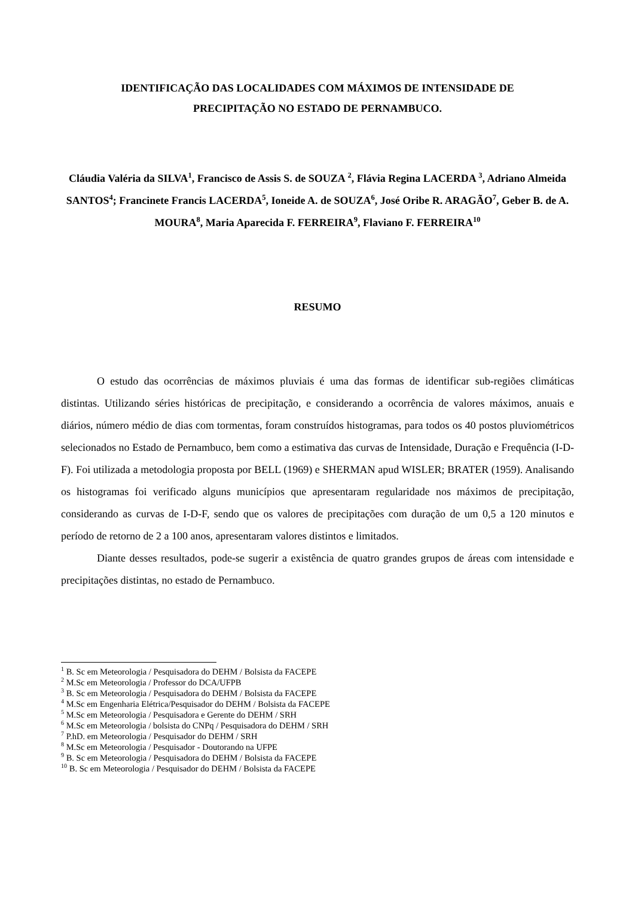IDENTIFICAÇÃO DAS LOCALIDADES COM MÁXIMOS DE INTENSIDADE DE
PRECIPITAÇÃO NO ESTADO DE PERNAMBUCO.
Cláudia Valéria da SILVA<sup>1</sup>, Francisco de Assis S. de SOUZA <sup>2</sup>, Flávia Regina LACERDA <sup>3</sup>, Adriano Almeida SANTOS<sup>4</sup>; Francinete Francis LACERDA<sup>5</sup>, Ioneide A. de SOUZA<sup>6</sup>, José Oribe R. ARAGÃO<sup>7</sup>, Geber B. de A. MOURA<sup>8</sup>, Maria Aparecida F. FERREIRA<sup>9</sup>, Flaviano F. FERREIRA<sup>10</sup>
RESUMO
O estudo das ocorrências de máximos pluviais é uma das formas de identificar sub-regiões climáticas distintas. Utilizando séries históricas de precipitação, e considerando a ocorrência de valores máximos, anuais e diários, número médio de dias com tormentas, foram construídos histogramas, para todos os 40 postos pluviométricos selecionados no Estado de Pernambuco, bem como a estimativa das curvas de Intensidade, Duração e Frequência (I-D-F). Foi utilizada a metodologia proposta por BELL (1969) e SHERMAN apud WISLER; BRATER (1959). Analisando os histogramas foi verificado alguns municípios que apresentaram regularidade nos máximos de precipitação, considerando as curvas de I-D-F, sendo que os valores de precipitações com duração de um 0,5 a 120 minutos e período de retorno de 2 a 100 anos, apresentaram valores distintos e limitados.
Diante desses resultados, pode-se sugerir a existência de quatro grandes grupos de áreas com intensidade e precipitações distintas, no estado de Pernambuco.
<sup>1</sup> B. Sc em Meteorologia / Pesquisadora do DEHM / Bolsista da FACEPE
<sup>2</sup> M.Sc em Meteorologia / Professor do DCA/UFPB
<sup>3</sup> B. Sc em Meteorologia / Pesquisadora do DEHM / Bolsista da FACEPE
<sup>4</sup> M.Sc em Engenharia Elétrica/Pesquisador do DEHM / Bolsista da FACEPE
<sup>5</sup> M.Sc em Meteorologia / Pesquisadora e Gerente do DEHM / SRH
<sup>6</sup> M.Sc em Meteorologia / bolsista do CNPq / Pesquisadora do DEHM / SRH
<sup>7</sup> P.hD. em Meteorologia / Pesquisador do DEHM / SRH
<sup>8</sup> M.Sc em Meteorologia / Pesquisador - Doutorando na UFPE
<sup>9</sup> B. Sc em Meteorologia / Pesquisadora do DEHM / Bolsista da FACEPE
<sup>10</sup> B. Sc em Meteorologia / Pesquisador do DEHM / Bolsista da FACEPE